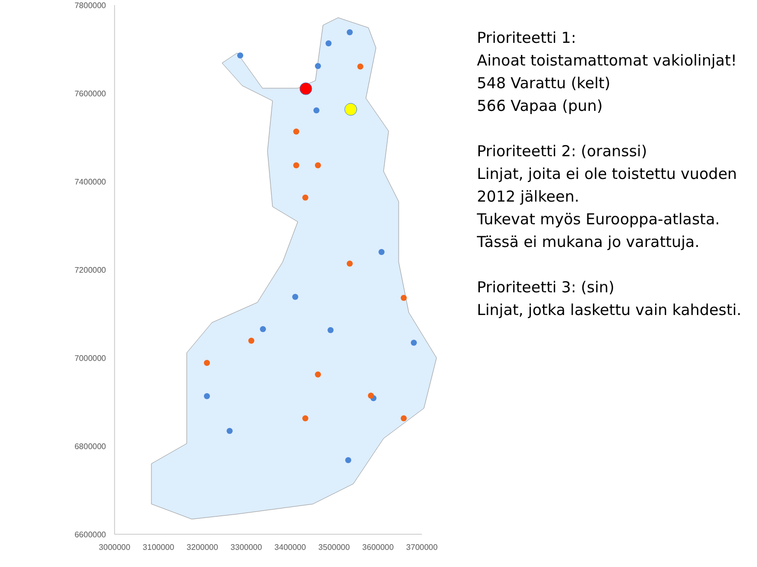7800000
7600000
7400000
7200000
7000000
6800000
6600000
3000000
3100000
3200000
3300000
3400000
3500000
3600000
3700000
Prioriteetti 1:
Ainoat toistamattomat vakiolinjat!
548 Varattu (kelt)
566 Vapaa (pun)
Prioriteetti 2: (oranssi)
Linjat, joita ei ole toistettu vuoden 2012 jälkeen.
Tukevat myös Eurooppa-atlasta.
Tässä ei mukana jo varattuja.
Prioriteetti 3: (sin)
Linjat, jotka laskettu vain kahdesti.